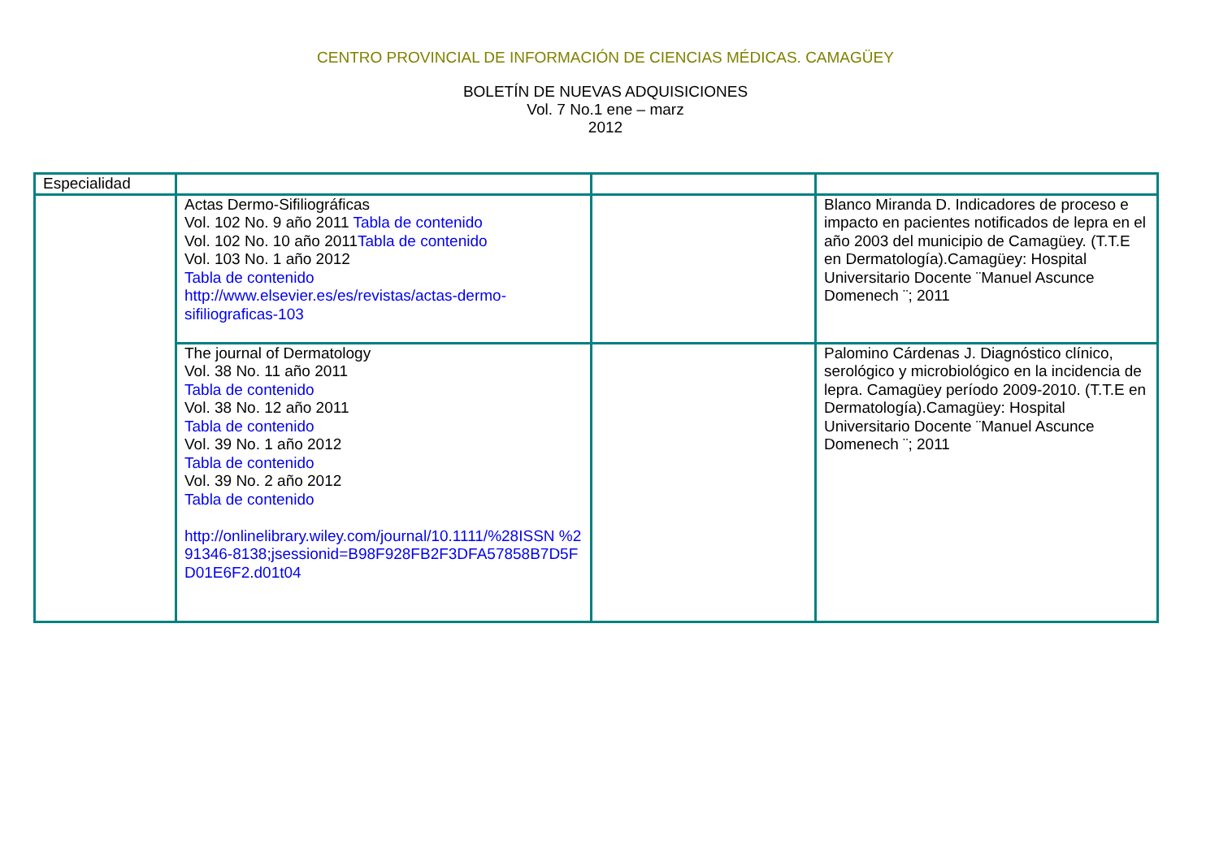CENTRO PROVINCIAL DE INFORMACIÓN DE CIENCIAS MÉDICAS. CAMAGÜEY
BOLETÍN DE NUEVAS ADQUISICIONES
Vol. 7 No.1 ene – marz
2012
| Especialidad | | | |
| | Actas Dermo-Sifiliográficas Vol. 102 No. 9 año 2011 Tabla de contenido Vol. 102 No. 10 año 2011 Tabla de contenido Vol. 103 No. 1 año 2012 Tabla de contenido http://www.elsevier.es/es/revistas/actas-dermo-sifiliograficas-103 | | Blanco Miranda D. Indicadores de proceso e impacto en pacientes notificados de lepra en el año 2003 del municipio de Camagüey. (T.T.E en Dermatología).Camagüey: Hospital Universitario Docente ¨Manuel Ascunce Domenech ¨; 2011 |
| | The journal of Dermatology Vol. 38 No. 11 año 2011 Tabla de contenido Vol. 38 No. 12 año 2011 Tabla de contenido Vol. 39 No. 1 año 2012 Tabla de contenido Vol. 39 No. 2 año 2012 Tabla de contenido http://onlinelibrary.wiley.com/journal/10.1111/%28ISSN %291346-8138;jsessionid=B98F928FB2F3DFA57858B7D5FD01E6F2.d01t04 | | Palomino Cárdenas J. Diagnóstico clínico, serológico y microbiológico en la incidencia de lepra. Camagüey período 2009-2010. (T.T.E en Dermatología).Camagüey: Hospital Universitario Docente ¨Manuel Ascunce Domenech ¨; 2011 |